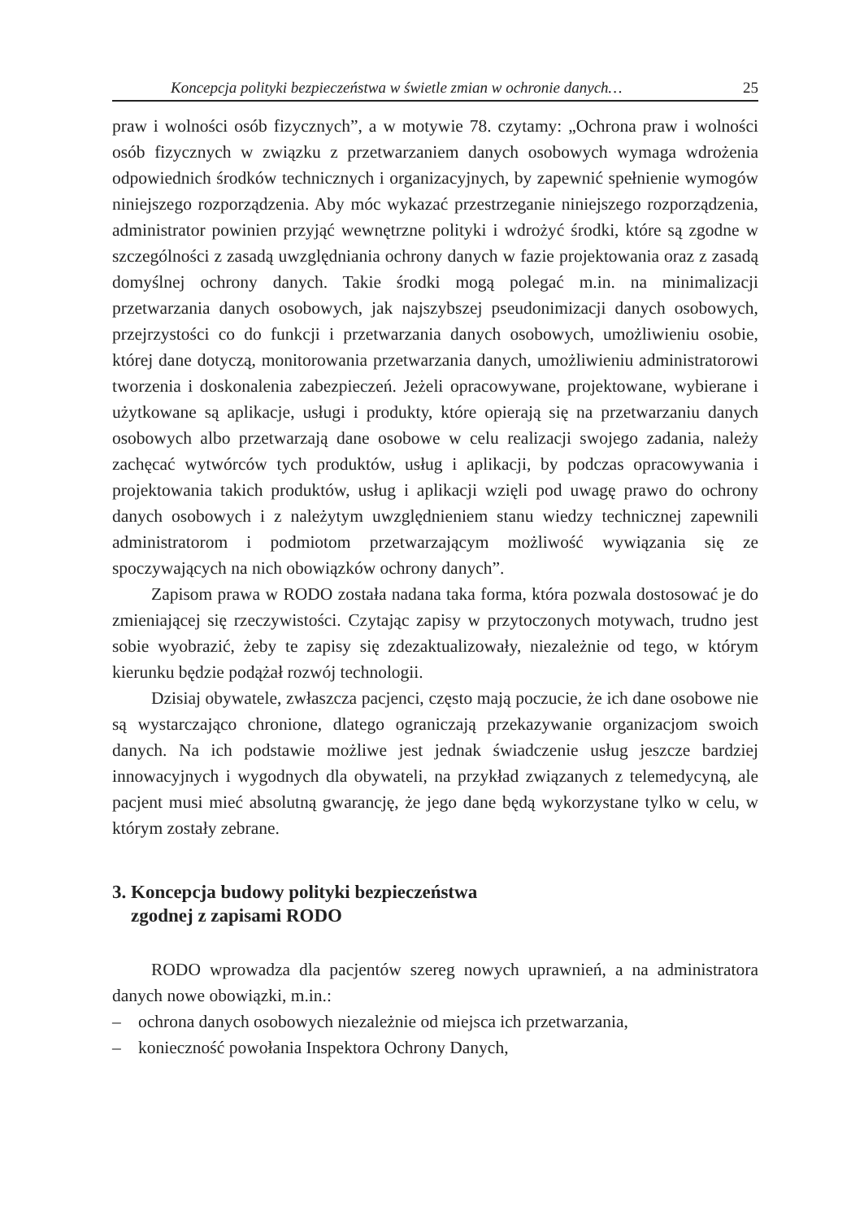Koncepcja polityki bezpieczeństwa w świetle zmian w ochronie danych… 25
praw i wolności osób fizycznych”, a w motywie 78. czytamy: „Ochrona praw i wolności osób fizycznych w związku z przetwarzaniem danych osobowych wymaga wdrożenia odpowiednich środków technicznych i organizacyjnych, by zapewnić spełnienie wymogów niniejszego rozporządzenia. Aby móc wykazać przestrzeganie niniejszego rozporządzenia, administrator powinien przyjąć wewnętrzne polityki i wdrożyć środki, które są zgodne w szczególności z zasadą uwzględniania ochrony danych w fazie projektowania oraz z zasadą domyślnej ochrony danych. Takie środki mogą polegać m.in. na minimalizacji przetwarzania danych osobowych, jak najszybszej pseudonimizacji danych osobowych, przejrzystości co do funkcji i przetwarzania danych osobowych, umożliwieniu osobie, której dane dotyczą, monitorowania przetwarzania danych, umożliwieniu administratorowi tworzenia i doskonalenia zabezpieczeń. Jeżeli opracowywane, projektowane, wybierane i użytkowane są aplikacje, usługi i produkty, które opierają się na przetwarzaniu danych osobowych albo przetwarzają dane osobowe w celu realizacji swojego zadania, należy zachęcać wytwórców tych produktów, usług i aplikacji, by podczas opracowywania i projektowania takich produktów, usług i aplikacji wzięli pod uwagę prawo do ochrony danych osobowych i z należytym uwzględnieniem stanu wiedzy technicznej zapewnili administratorom i podmiotom przetwarzającym możliwość wywiązania się ze spoczywających na nich obowiązków ochrony danych”.
Zapisom prawa w RODO została nadana taka forma, która pozwala dostosować je do zmieniającej się rzeczywistości. Czytając zapisy w przytoczonych motywach, trudno jest sobie wyobrazić, żeby te zapisy się zdezaktualizowały, niezależnie od tego, w którym kierunku będzie podążał rozwój technologii.
Dzisiaj obywatele, zwłaszcza pacjenci, często mają poczucie, że ich dane osobowe nie są wystarczająco chronione, dlatego ograniczają przekazywanie organizacjom swoich danych. Na ich podstawie możliwe jest jednak świadczenie usług jeszcze bardziej innowacyjnych i wygodnych dla obywateli, na przykład związanych z telemedycyną, ale pacjent musi mieć absolutną gwarancję, że jego dane będą wykorzystane tylko w celu, w którym zostały zebrane.
3. Koncepcja budowy polityki bezpieczeństwa
zgodnej z zapisami RODO
RODO wprowadza dla pacjentów szereg nowych uprawnień, a na administratora danych nowe obowiązki, m.in.:
– ochrona danych osobowych niezależnie od miejsca ich przetwarzania,
– konieczność powołania Inspektora Ochrony Danych,